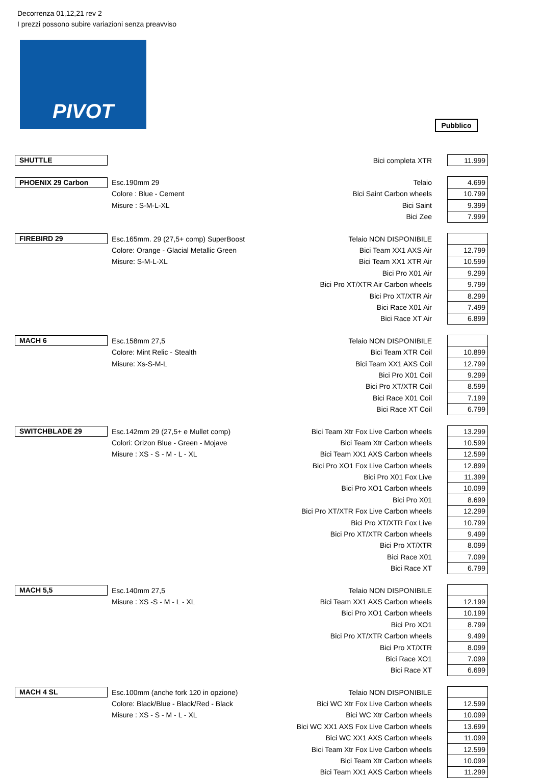Decorrenza 01,12,21 rev 2
I prezzi possono subire variazioni senza preavviso
PIVOT
Pubblico
| SHUTTLE | | Bici completa XTR | 11.999 |
| PHOENIX 29 Carbon | Esc.190mm 29 | Telaio | 4.699 |
| | Colore : Blue - Cement | Bici Saint Carbon wheels | 10.799 |
| | Misure : S-M-L-XL | Bici Saint | 9.399 |
| | | Bici Zee | 7.999 |
| FIREBIRD 29 | Esc.165mm. 29 (27,5+ comp) SuperBoost | Telaio NON DISPONIBILE | |
| | Colore: Orange - Glacial Metallic Green | Bici Team XX1 AXS Air | 12.799 |
| | Misure: S-M-L-XL | Bici Team XX1 XTR Air | 10.599 |
| | | Bici Pro X01 Air | 9.299 |
| | | Bici Pro XT/XTR Air Carbon wheels | 9.799 |
| | | Bici Pro XT/XTR Air | 8.299 |
| | | Bici Race X01 Air | 7.499 |
| | | Bici Race XT Air | 6.899 |
| MACH 6 | Esc.158mm 27,5 | Telaio NON DISPONIBILE | |
| | Colore: Mint Relic - Stealth | Bici Team XTR Coil | 10.899 |
| | Misure: Xs-S-M-L | Bici Team XX1 AXS Coil | 12.799 |
| | | Bici Pro X01 Coil | 9.299 |
| | | Bici Pro XT/XTR Coil | 8.599 |
| | | Bici Race X01 Coil | 7.199 |
| | | Bici Race XT Coil | 6.799 |
| SWITCHBLADE 29 | Esc.142mm 29 (27,5+ e Mullet comp) | Bici Team Xtr Fox Live Carbon wheels | 13.299 |
| | Colori: Orizon Blue - Green - Mojave | Bici Team Xtr Carbon wheels | 10.599 |
| | Misure : XS - S - M - L - XL | Bici Team XX1 AXS Carbon wheels | 12.599 |
| | | Bici Pro XO1 Fox Live Carbon wheels | 12.899 |
| | | Bici Pro X01 Fox Live | 11.399 |
| | | Bici Pro XO1 Carbon wheels | 10.099 |
| | | Bici Pro X01 | 8.699 |
| | | Bici Pro XT/XTR Fox Live Carbon wheels | 12.299 |
| | | Bici Pro XT/XTR Fox Live | 10.799 |
| | | Bici Pro XT/XTR Carbon wheels | 9.499 |
| | | Bici Pro XT/XTR | 8.099 |
| | | Bici Race X01 | 7.099 |
| | | Bici Race XT | 6.799 |
| MACH 5,5 | Esc.140mm 27,5 | Telaio NON DISPONIBILE | |
| | Misure : XS -S - M - L - XL | Bici Team XX1 AXS Carbon wheels | 12.199 |
| | | Bici Pro XO1 Carbon wheels | 10.199 |
| | | Bici Pro XO1 | 8.799 |
| | | Bici Pro XT/XTR Carbon wheels | 9.499 |
| | | Bici Pro XT/XTR | 8.099 |
| | | Bici Race XO1 | 7.099 |
| | | Bici Race XT | 6.699 |
| MACH 4 SL | Esc.100mm (anche fork 120 in opzione) | Telaio NON DISPONIBILE | |
| | Colore: Black/Blue - Black/Red - Black | Bici WC Xtr Fox Live Carbon wheels | 12.599 |
| | Misure : XS - S - M - L - XL | Bici WC Xtr Carbon wheels | 10.099 |
| | | Bici WC XX1 AXS Fox Live Carbon wheels | 13.699 |
| | | Bici WC XX1 AXS Carbon wheels | 11.099 |
| | | Bici Team Xtr Fox Live Carbon wheels | 12.599 |
| | | Bici Team Xtr Carbon wheels | 10.099 |
| | | Bici Team XX1 AXS Carbon wheels | 11.299 |